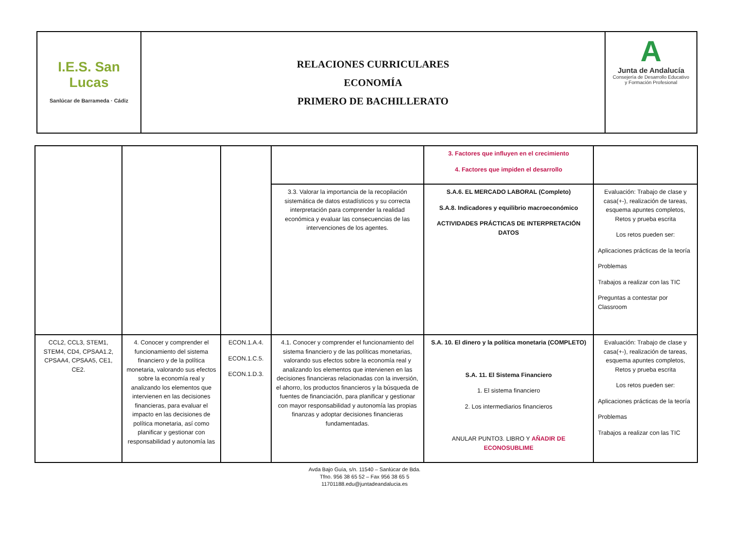| I.E.S. San Lucas Sanlúcar de Barrameda · Cádiz | RELACIONES CURRICULARES ECONOMÍA PRIMERO DE BACHILLERATO | A Junta de Andalucía Consejería de Desarrollo Educativo y Formación Profesional |
| | | | | 3. Factores que influyen en el crecimiento 4. Factores que impiden el desarrollo | |
| | | | 3.3. Valorar la importancia de la recopilación sistemática de datos estadísticos y su correcta interpretación para comprender la realidad económica y evaluar las consecuencias de las intervenciones de los agentes. | S.A.6. EL MERCADO LABORAL (Completo) S.A.8. Indicadores y equilibrio macroeconómico ACTIVIDADES PRÁCTICAS DE INTERPRETACIÓN DATOS | Evaluación: Trabajo de clase y casa(+-), realización de tareas, esquema apuntes completos, Retos y prueba escrita Los retos pueden ser: Aplicaciones prácticas de la teoría Problemas Trabajos a realizar con las TIC Preguntas a contestar por Classroom |
| CCL2, CCL3, STEM1, STEM4, CD4, CPSAA1.2, CPSAA4, CPSAA5, CE1, CE2. | 4. Conocer y comprender el funcionamiento del sistema financiero y de la política monetaria, valorando sus efectos sobre la economía real y analizando los elementos que intervienen en las decisiones financieras, para evaluar el impacto en las decisiones de política monetaria, así como planificar y gestionar con responsabilidad y autonomía las | ECON.1.A.4. ECON.1.C.5. ECON.1.D.3. | 4.1. Conocer y comprender el funcionamiento del sistema financiero y de las políticas monetarias, valorando sus efectos sobre la economía real y analizando los elementos que intervienen en las decisiones financieras relacionadas con la inversión, el ahorro, los productos financieros y la búsqueda de fuentes de financiación, para planificar y gestionar con mayor responsabilidad y autonomía las propias finanzas y adoptar decisiones financieras fundamentadas. | S.A. 10. El dinero y la política monetaria (COMPLETO) S.A. 11. El Sistema Financiero 1. El sistema financiero 2. Los intermediarios financieros ANULAR PUNTO3. LIBRO Y AÑADIR DE ECONOSUBLIME | Evaluación: Trabajo de clase y casa(+-), realización de tareas, esquema apuntes completos, Retos y prueba escrita Los retos pueden ser: Aplicaciones prácticas de la teoría Problemas Trabajos a realizar con las TIC |
Avda Bajo Guía, s/n. 11540 – Sanlúcar de Bda.
Tfno. 956 38 65 52 – Fax 956 38 65 5
11701188.edu@juntadeandalucia.es